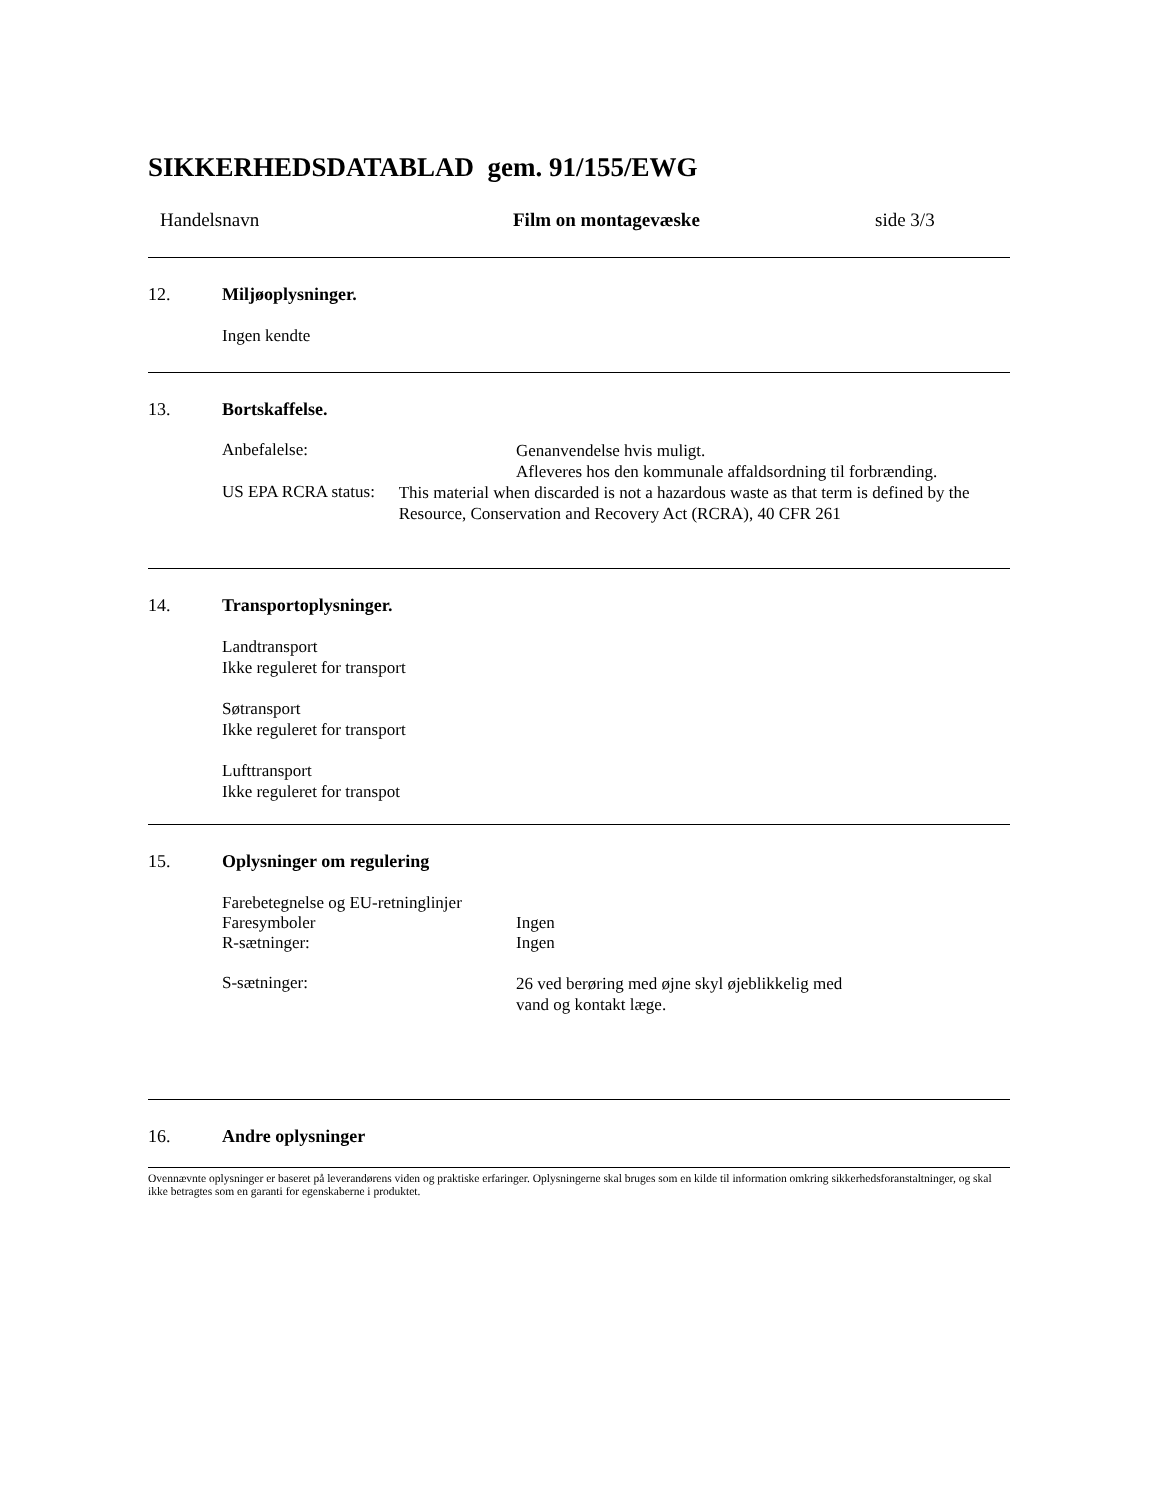SIKKERHEDSDATABLAD gem. 91/155/EWG
Handelsnavn Film on montagevæske side 3/3
12. Miljøoplysninger.
Ingen kendte
13. Bortskaffelse.
Anbefalelse:
Genanvendelse hvis muligt.
Afleveres hos den kommunale affaldsordning til forbrænding.
US EPA RCRA status:
This material when discarded is not a hazardous waste as that term is defined by the Resource, Conservation and Recovery Act (RCRA), 40 CFR 261
14. Transportoplysninger.
Landtransport
Ikke reguleret for transport
Søtransport
Ikke reguleret for transport
Lufttransport
Ikke reguleret for transpot
15. Oplysninger om regulering
Farebetegnelse og EU-retninglinjer
Faresymboler Ingen
R-sætninger: Ingen
S-sætninger:
26 ved berøring med øjne skyl øjeblikkelig med
vand og kontakt læge.
16. Andre oplysninger
Ovennævnte oplysninger er baseret på leverandørens viden og praktiske erfaringer. Oplysningerne skal bruges som en kilde til information omkring sikkerhedsforanstaltninger, og skal ikke betragtes som en garanti for egenskaberne i produktet.